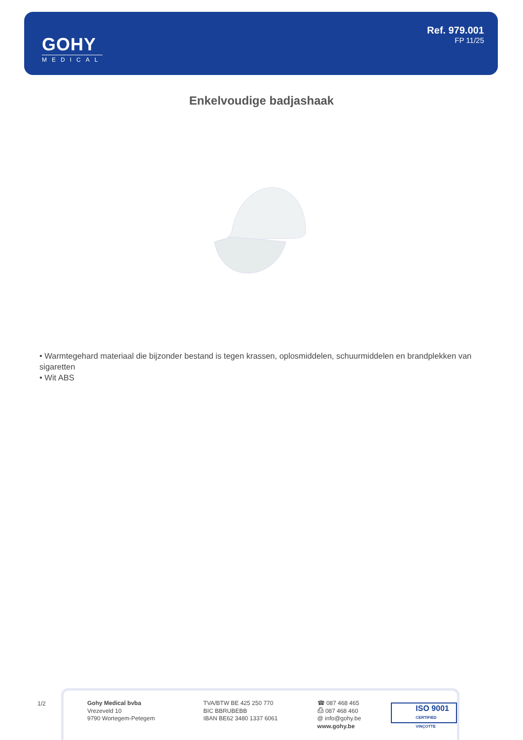GOHY
MEDICAL
Ref. 979.001
FP 11/25
Enkelvoudige badjashaak
• Warmtegehard materiaal die bijzonder bestand is tegen krassen, oplosmiddelen, schuurmiddelen en brandplekken van sigaretten
• Wit ABS
1/2
Gohy Medical bvba
Vrezeveld 10
9790 Wortegem-Petegem
TVA/BTW BE 425 250 770
BIC BBRUBEBB
IBAN BE62 3480 1337 6061
☎ 087 468 465
⎙ 087 468 460
@ info@gohy.be
www.gohy.be
ISO 9001
CERTIFIED VINÇOTTE